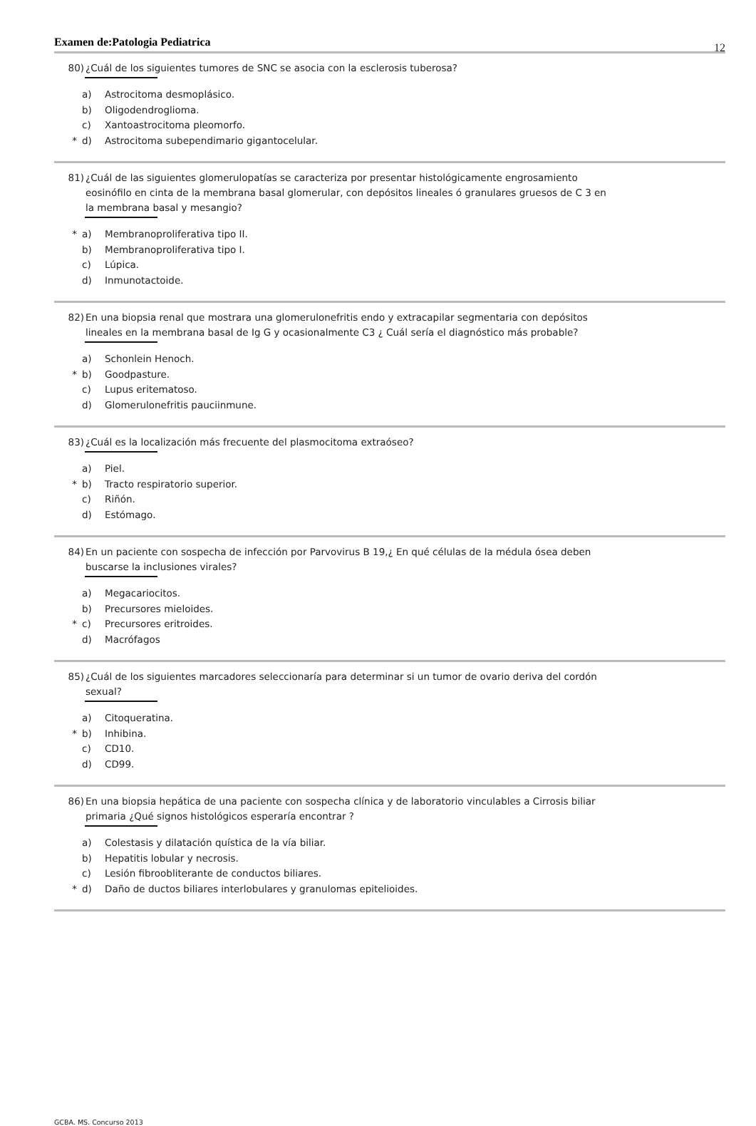Examen de:Patologia Pediatrica 12
80) ¿Cuál de los siguientes tumores de SNC se asocia con la esclerosis tuberosa?
a)
Astrocitoma desmoplásico.
b)
Oligodendroglioma.
c)
Xantoastrocitoma pleomorfo.
* d)
Astrocitoma subependimario gigantocelular.
81) ¿Cuál de las siguientes glomerulopatías se caracteriza por presentar histológicamente engrosamiento eosinófilo en cinta de la membrana basal glomerular, con depósitos lineales ó granulares gruesos de C 3 en la membrana basal y mesangio?
* a)
Membranoproliferativa tipo II.
b)
Membranoproliferativa tipo I.
c)
Lúpica.
d)
Inmunotactoide.
82) En una biopsia renal que mostrara una glomerulonefritis endo y extracapilar segmentaria con depósitos lineales en la membrana basal de Ig G y ocasionalmente C3 ¿ Cuál sería el diagnóstico más probable?
a)
Schonlein Henoch.
* b)
Goodpasture.
c)
Lupus eritematoso.
d)
Glomerulonefritis pauciinmune.
83) ¿Cuál es la localización más frecuente del plasmocitoma extraóseo?
a)
Piel.
* b)
Tracto respiratorio superior.
c)
Riñón.
d)
Estómago.
84) En un paciente con sospecha de infección por Parvovirus B 19,¿ En qué células de la médula ósea deben buscarse la inclusiones virales?
a)
Megacariocitos.
b)
Precursores mieloides.
* c)
Precursores eritroides.
d)
Macrófagos
85) ¿Cuál de los siguientes marcadores seleccionaría para determinar si un tumor de ovario deriva del cordón sexual?
a)
Citoqueratina.
* b)
Inhibina.
c)
CD10.
d)
CD99.
86) En una biopsia hepática de una paciente con sospecha clínica y de laboratorio vinculables a Cirrosis biliar primaria ¿Qué signos histológicos esperaría encontrar ?
a)
Colestasis y dilatación quística de la vía biliar.
b)
Hepatitis lobular y necrosis.
c)
Lesión fibroobliterante de conductos biliares.
* d)
Daño de ductos biliares interlobulares y granulomas epitelioides.
GCBA. MS. Concurso 2013